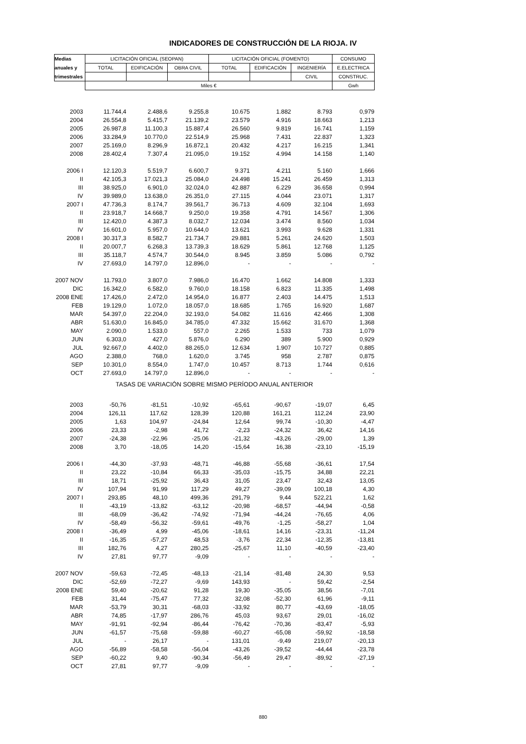INDICADORES DE CONSTRUCCIÓN DE LA RIOJA. IV
| Medias | LICITACIÓN OFICIAL (SEOPAN) | | | LICITACIÓN OFICIAL (FOMENTO) | | | CONSUMO |
| --- | --- | --- | --- | --- | --- | --- | --- |
| anuales y | TOTAL | EDIFICACIÓN | OBRA CIVIL | TOTAL | EDIFICACIÓN | INGENIERÍA | E.ELECTRICA |
| trimestrales | | | | | | CIVIL | CONSTRUC. |
| | Miles € | | | | | | Gwh |
| 2003 | 11.744,4 | 2.488,6 | 9.255,8 | 10.675 | 1.882 | 8.793 | 0,979 |
| 2004 | 26.554,8 | 5.415,7 | 21.139,2 | 23.579 | 4.916 | 18.663 | 1,213 |
| 2005 | 26.987,8 | 11.100,3 | 15.887,4 | 26.560 | 9.819 | 16.741 | 1,159 |
| 2006 | 33.284,9 | 10.770,0 | 22.514,9 | 25.968 | 7.431 | 22.837 | 1,323 |
| 2007 | 25.169,0 | 8.296,9 | 16.872,1 | 20.432 | 4.217 | 16.215 | 1,341 |
| 2008 | 28.402,4 | 7.307,4 | 21.095,0 | 19.152 | 4.994 | 14.158 | 1,140 |
| 2006 I | 12.120,3 | 5.519,7 | 6.600,7 | 9.371 | 4.211 | 5.160 | 1,666 |
| II | 42.105,3 | 17.021,3 | 25.084,0 | 24.498 | 15.241 | 26.459 | 1,313 |
| III | 38.925,0 | 6.901,0 | 32.024,0 | 42.887 | 6.229 | 36.658 | 0,994 |
| IV | 39.989,0 | 13.638,0 | 26.351,0 | 27.115 | 4.044 | 23.071 | 1,317 |
| 2007 I | 47.736,3 | 8.174,7 | 39.561,7 | 36.713 | 4.609 | 32.104 | 1,693 |
| II | 23.918,7 | 14.668,7 | 9.250,0 | 19.358 | 4.791 | 14.567 | 1,306 |
| III | 12.420,0 | 4.387,3 | 8.032,7 | 12.034 | 3.474 | 8.560 | 1,034 |
| IV | 16.601,0 | 5.957,0 | 10.644,0 | 13.621 | 3.993 | 9.628 | 1,331 |
| 2008 I | 30.317,3 | 8.582,7 | 21.734,7 | 29.881 | 5.261 | 24.620 | 1,503 |
| II | 20.007,7 | 6.268,3 | 13.739,3 | 18.629 | 5.861 | 12.768 | 1,125 |
| III | 35.118,7 | 4.574,7 | 30.544,0 | 8.945 | 3.859 | 5.086 | 0,792 |
| IV | 27.693,0 | 14.797,0 | 12.896,0 | - | - | - | - |
| 2007 NOV | 11.793,0 | 3.807,0 | 7.986,0 | 16.470 | 1.662 | 14.808 | 1,333 |
| DIC | 16.342,0 | 6.582,0 | 9.760,0 | 18.158 | 6.823 | 11.335 | 1,498 |
| 2008 ENE | 17.426,0 | 2.472,0 | 14.954,0 | 16.877 | 2.403 | 14.475 | 1,513 |
| FEB | 19.129,0 | 1.072,0 | 18.057,0 | 18.685 | 1.765 | 16.920 | 1,687 |
| MAR | 54.397,0 | 22.204,0 | 32.193,0 | 54.082 | 11.616 | 42.466 | 1,308 |
| ABR | 51.630,0 | 16.845,0 | 34.785,0 | 47.332 | 15.662 | 31.670 | 1,368 |
| MAY | 2.090,0 | 1.533,0 | 557,0 | 2.265 | 1.533 | 733 | 1,079 |
| JUN | 6.303,0 | 427,0 | 5.876,0 | 6.290 | 389 | 5.900 | 0,929 |
| JUL | 92.667,0 | 4.402,0 | 88.265,0 | 12.634 | 1.907 | 10.727 | 0,885 |
| AGO | 2.388,0 | 768,0 | 1.620,0 | 3.745 | 958 | 2.787 | 0,875 |
| SEP | 10.301,0 | 8.554,0 | 1.747,0 | 10.457 | 8.713 | 1.744 | 0,616 |
| OCT | 27.693,0 | 14.797,0 | 12.896,0 | - | - | - | - |
| TASAS DE VARIACIÓN SOBRE MISMO PERÍODO ANUAL ANTERIOR | | | | | | | |
| 2003 | -50,76 | -81,51 | -10,92 | -65,61 | -90,67 | -19,07 | 6,45 |
| 2004 | 126,11 | 117,62 | 128,39 | 120,88 | 161,21 | 112,24 | 23,90 |
| 2005 | 1,63 | 104,97 | -24,84 | 12,64 | 99,74 | -10,30 | -4,47 |
| 2006 | 23,33 | -2,98 | 41,72 | -2,23 | -24,32 | 36,42 | 14,16 |
| 2007 | -24,38 | -22,96 | -25,06 | -21,32 | -43,26 | -29,00 | 1,39 |
| 2008 | 3,70 | -18,05 | 14,20 | -15,64 | 16,38 | -23,10 | -15,19 |
| 2006 I | -44,30 | -37,93 | -48,71 | -46,88 | -55,68 | -36,61 | 17,54 |
| II | 23,22 | -10,84 | 66,33 | -35,03 | -15,75 | 34,88 | 22,21 |
| III | 18,71 | -25,92 | 36,43 | 31,05 | 23,47 | 32,43 | 13,05 |
| IV | 107,94 | 91,99 | 117,29 | 49,27 | -39,09 | 100,18 | 4,30 |
| 2007 I | 293,85 | 48,10 | 499,36 | 291,79 | 9,44 | 522,21 | 1,62 |
| II | -43,19 | -13,82 | -63,12 | -20,98 | -68,57 | -44,94 | -0,58 |
| III | -68,09 | -36,42 | -74,92 | -71,94 | -44,24 | -76,65 | 4,06 |
| IV | -58,49 | -56,32 | -59,61 | -49,76 | -1,25 | -58,27 | 1,04 |
| 2008 I | -36,49 | 4,99 | -45,06 | -18,61 | 14,16 | -23,31 | -11,24 |
| II | -16,35 | -57,27 | 48,53 | -3,76 | 22,34 | -12,35 | -13,81 |
| III | 182,76 | 4,27 | 280,25 | -25,67 | 11,10 | -40,59 | -23,40 |
| IV | 27,81 | 97,77 | -9,09 | - | - | - | - |
| 2007 NOV | -59,63 | -72,45 | -48,13 | -21,14 | -81,48 | 24,30 | 9,53 |
| DIC | -52,69 | -72,27 | -9,69 | 143,93 | - | 59,42 | -2,54 |
| 2008 ENE | 59,40 | -20,62 | 91,28 | 19,30 | -35,05 | 38,56 | -7,01 |
| FEB | 31,44 | -75,47 | 77,32 | 32,08 | -52,30 | 61,96 | -9,11 |
| MAR | -53,79 | 30,31 | -68,03 | -33,92 | 80,77 | -43,69 | -18,05 |
| ABR | 74,85 | -17,97 | 286,76 | 45,03 | 93,67 | 29,01 | -16,02 |
| MAY | -91,91 | -92,94 | -86,44 | -76,42 | -70,36 | -83,47 | -5,93 |
| JUN | -61,57 | -75,68 | -59,88 | -60,27 | -65,08 | -59,92 | -18,58 |
| JUL | - | 26,17 | - | 131,01 | -9,49 | 219,07 | -20,13 |
| AGO | -56,89 | -58,58 | -56,04 | -43,26 | -39,52 | -44,44 | -23,78 |
| SEP | -60,22 | 9,40 | -90,34 | -56,49 | 29,47 | -89,92 | -27,19 |
| OCT | 27,81 | 97,77 | -9,09 | - | - | - | - |
880